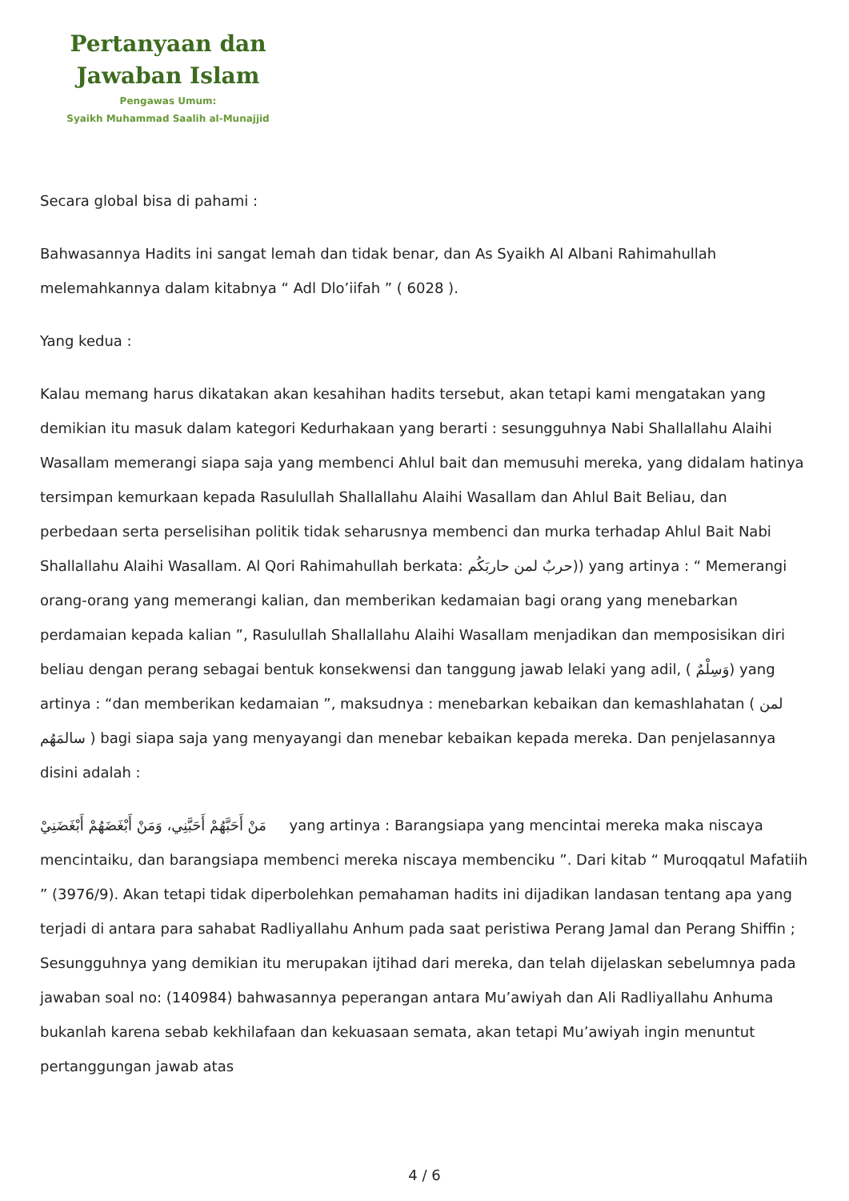Pertanyaan dan
Jawaban Islam
Pengawas Umum:
Syaikh Muhammad Saalih al-Munajjid
Secara global bisa di pahami :
Bahwasannya Hadits ini sangat lemah dan tidak benar, dan As Syaikh Al Albani Rahimahullah melemahkannya dalam kitabnya “ Adl Dlo’iifah ” ( 6028 ).
Yang kedua :
Kalau memang harus dikatakan akan kesahihan hadits tersebut, akan tetapi kami mengatakan yang demikian itu masuk dalam kategori Kedurhakaan yang berarti : sesungguhnya Nabi Shallallahu Alaihi Wasallam memerangi siapa saja yang membenci Ahlul bait dan memusuhi mereka, yang didalam hatinya tersimpan kemurkaan kepada Rasulullah Shallallahu Alaihi Wasallam dan Ahlul Bait Beliau, dan perbedaan serta perselisihan politik tidak seharusnya membenci dan murka terhadap Ahlul Bait Nabi Shallallahu Alaihi Wasallam. Al Qori Rahimahullah berkata: حربٌ لمن حاربَكُم)) yang artinya : “ Memerangi orang-orang yang memerangi kalian, dan memberikan kedamaian bagi orang yang menebarkan perdamaian kepada kalian ”, Rasulullah Shallallahu Alaihi Wasallam menjadikan dan memposisikan diri beliau dengan perang sebagai bentuk konsekwensi dan tanggung jawab lelaki yang adil, ( وَسِلْمٌ) yang artinya : “dan memberikan kedamaian ”, maksudnya : menebarkan kebaikan dan kemashlahatan ( لمن سالمَهُم ) bagi siapa saja yang menyayangi dan menebar kebaikan kepada mereka. Dan penjelasannya disini adalah :
مَنْ أَحَبَّهُمْ أَحَبَّنِي، وَمَنْ أَبْغَضَهُمْ أَبْغَضَنِيْ yang artinya : Barangsiapa yang mencintai mereka maka niscaya mencintaiku, dan barangsiapa membenci mereka niscaya membenciku ”. Dari kitab “ Muroqqatul Mafatiih ” (3976/9). Akan tetapi tidak diperbolehkan pemahaman hadits ini dijadikan landasan tentang apa yang terjadi di antara para sahabat Radliyallahu Anhum pada saat peristiwa Perang Jamal dan Perang Shiffin ; Sesungguhnya yang demikian itu merupakan ijtihad dari mereka, dan telah dijelaskan sebelumnya pada jawaban soal no: (140984) bahwasannya peperangan antara Mu’awiyah dan Ali Radliyallahu Anhuma bukanlah karena sebab kekhilafaan dan kekuasaan semata, akan tetapi Mu’awiyah ingin menuntut pertanggungan jawab atas
4 / 6